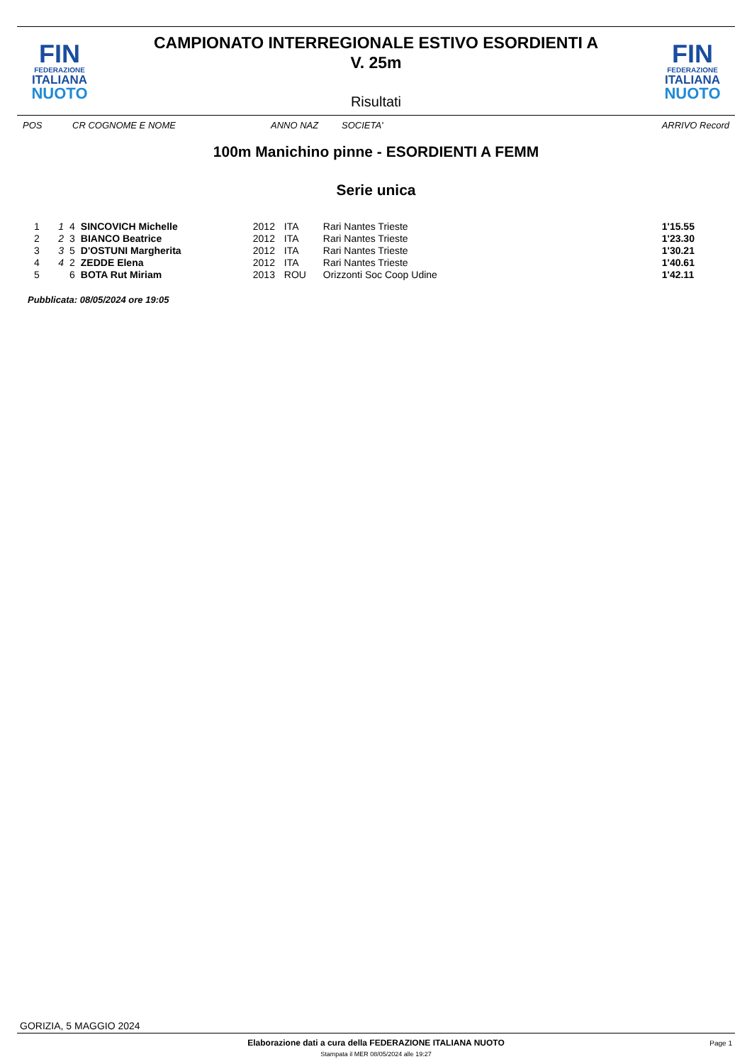FIN
FEDERAZIONE
ITALIANA
NUOTO
CAMPIONATO INTERREGIONALE ESTIVO ESORDIENTI A
V. 25m
Risultati
FIN
FEDERAZIONE
ITALIANA
NUOTO
POS CR COGNOME E NOME ANNO NAZ SOCIETA' ARRIVO Record
100m Manichino pinne - ESORDIENTI A FEMM
Serie unica
| 1 | 1 | 4 | SINCOVICH Michelle | 2012 | ITA | Rari Nantes Trieste | 1'15.55 |
| 2 | 2 | 3 | BIANCO Beatrice | 2012 | ITA | Rari Nantes Trieste | 1'23.30 |
| 3 | 3 | 5 | D'OSTUNI Margherita | 2012 | ITA | Rari Nantes Trieste | 1'30.21 |
| 4 | 4 | 2 | ZEDDE Elena | 2012 | ITA | Rari Nantes Trieste | 1'40.61 |
| 5 | | 6 | BOTA Rut Miriam | 2013 | ROU | Orizzonti Soc Coop Udine | 1'42.11 |
Pubblicata: 08/05/2024 ore 19:05
GORIZIA, 5 MAGGIO 2024
Elaborazione dati a cura della FEDERAZIONE ITALIANA NUOTO Page 1
Stampata il MER 08/05/2024 alle 19:27